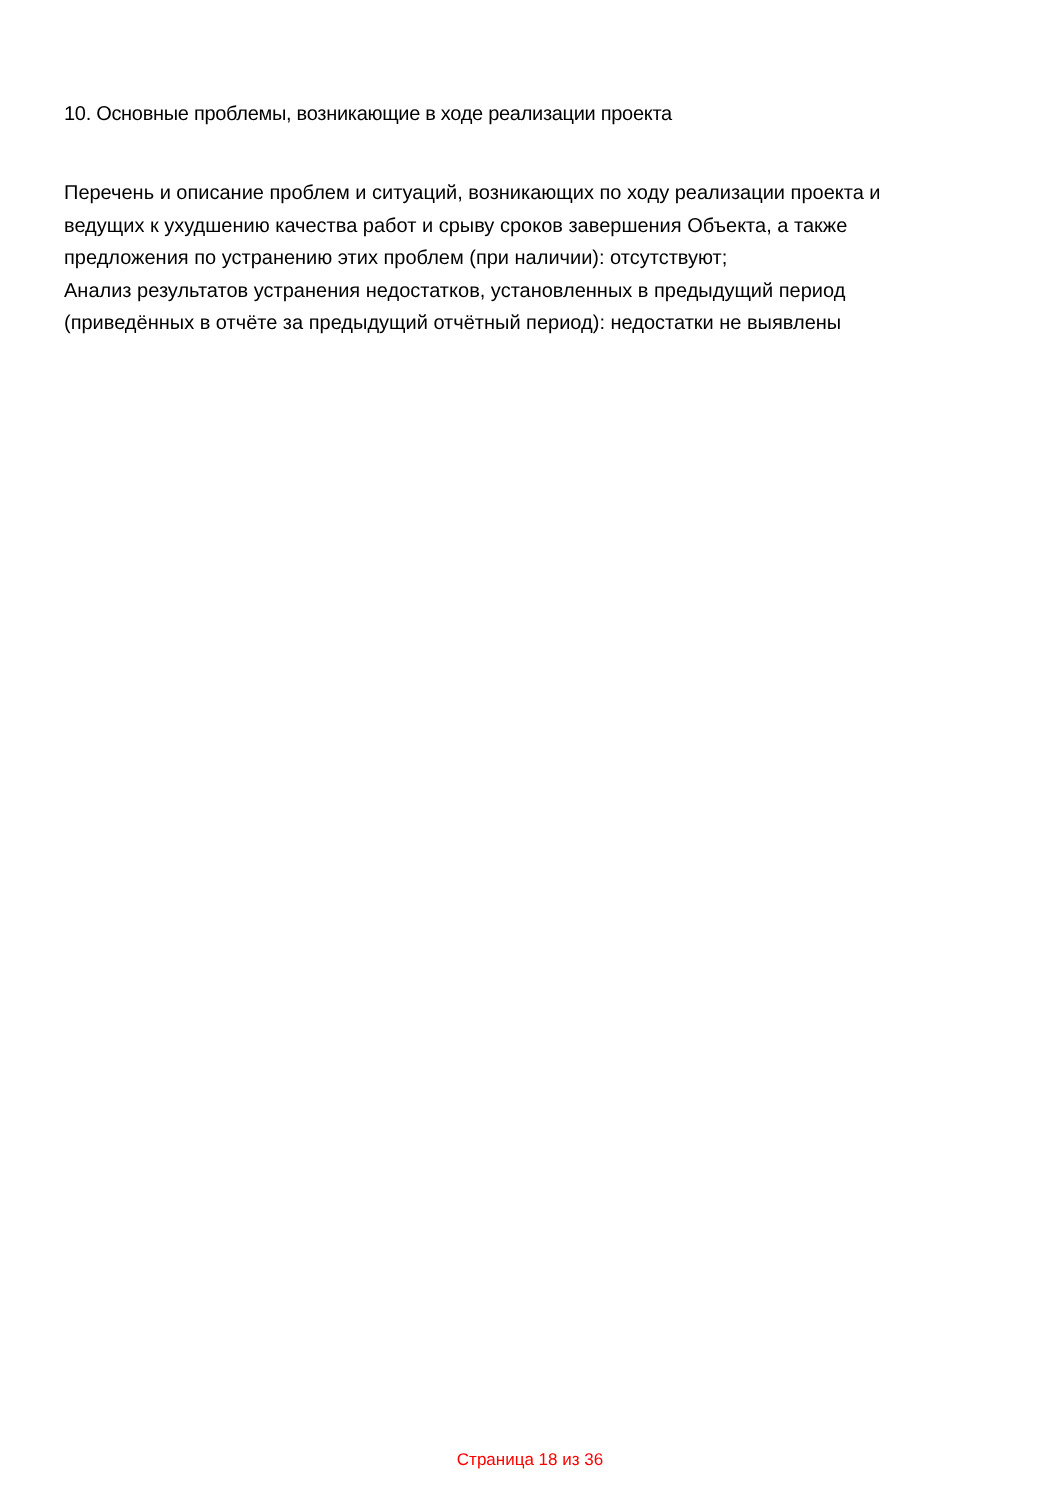10. Основные проблемы, возникающие в ходе реализации проекта
Перечень и описание проблем и ситуаций, возникающих по ходу реализации проекта и ведущих к ухудшению качества работ и срыву сроков завершения Объекта, а также предложения по устранению этих проблем (при наличии): отсутствуют;
Анализ результатов устранения недостатков, установленных в предыдущий период (приведённых в отчёте за предыдущий отчётный период): недостатки не выявлены
Страница 18 из 36